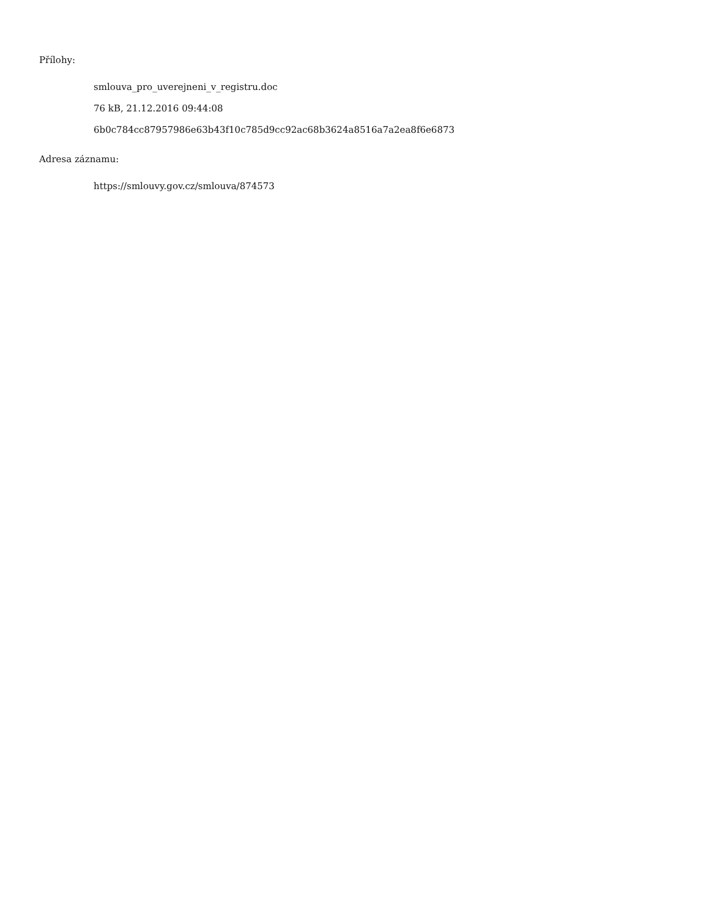Přílohy:
smlouva_pro_uverejneni_v_registru.doc
76 kB, 21.12.2016 09:44:08
6b0c784cc87957986e63b43f10c785d9cc92ac68b3624a8516a7a2ea8f6e6873
Adresa záznamu:
https://smlouvy.gov.cz/smlouva/874573